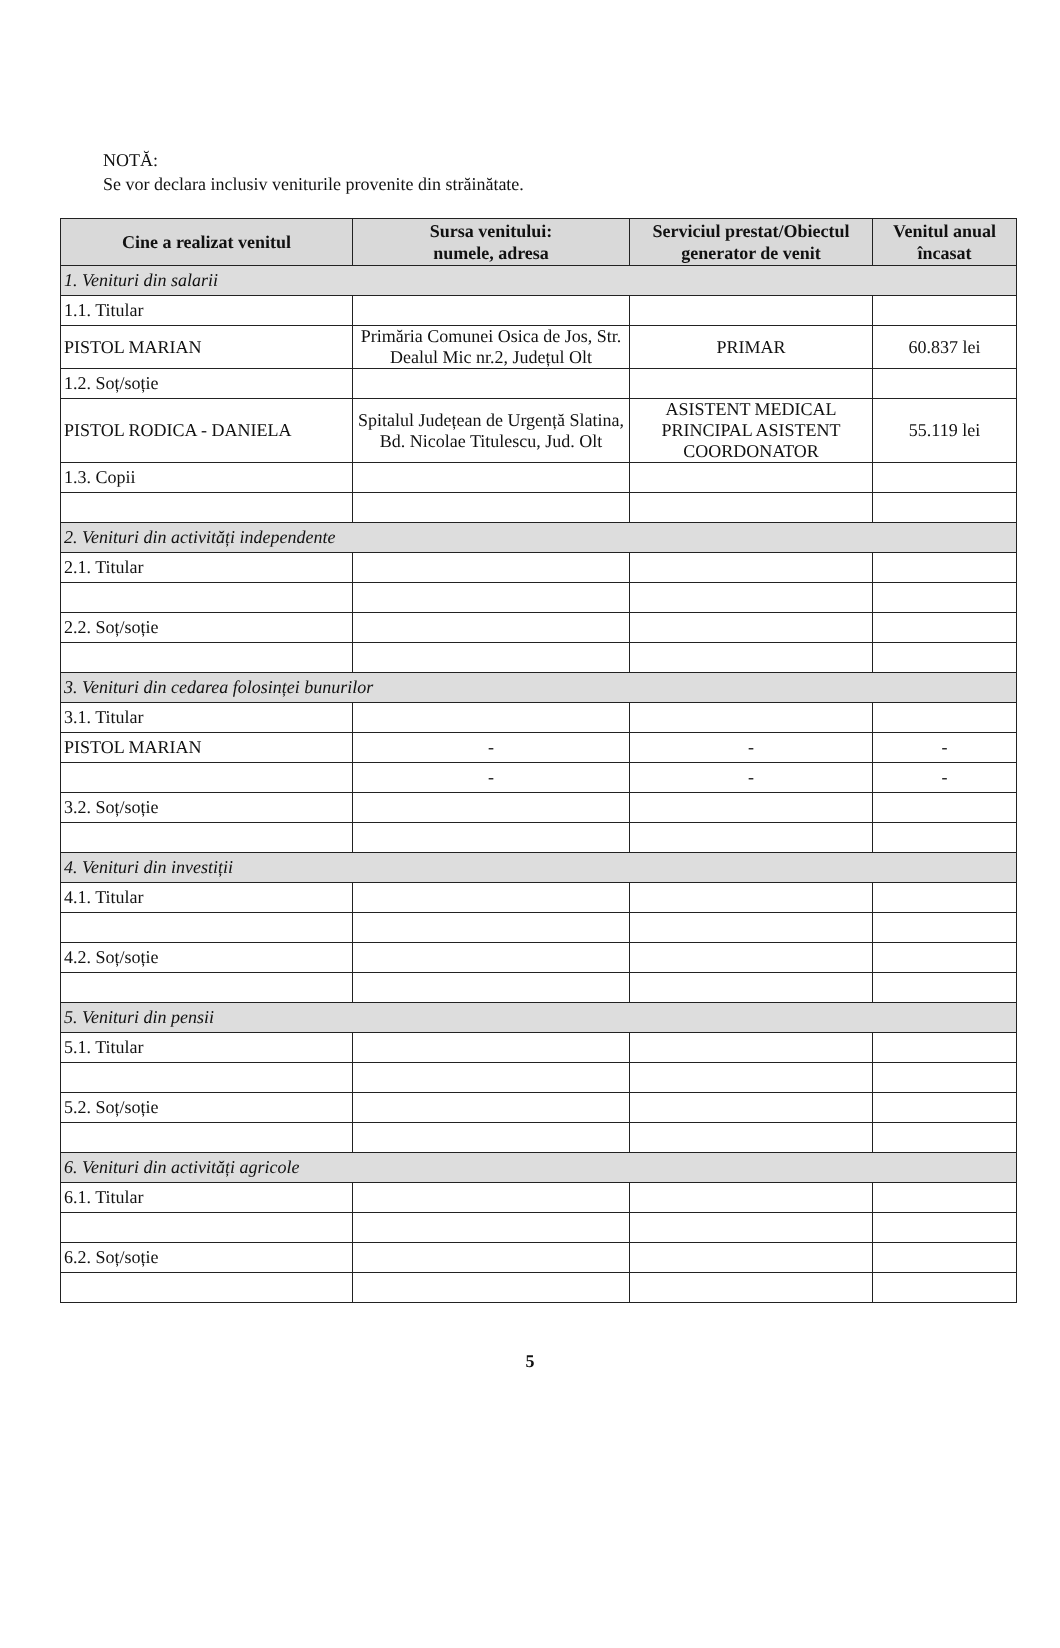NOTĂ:
Se vor declara inclusiv veniturile provenite din străinătate.
| Cine a realizat venitul | Sursa venitului: numele, adresa | Serviciul prestat/Obiectul generator de venit | Venitul anual încasat |
| --- | --- | --- | --- |
| 1. Venituri din salarii | | | |
| 1.1. Titular | | | |
| PISTOL MARIAN | Primăria Comunei Osica de Jos, Str. Dealul Mic nr.2, Județul Olt | PRIMAR | 60.837 lei |
| 1.2. Soț/soție | | | |
| PISTOL RODICA - DANIELA | Spitalul Județean de Urgență Slatina, Bd. Nicolae Titulescu, Jud. Olt | ASISTENT MEDICAL PRINCIPAL ASISTENT COORDONATOR | 55.119 lei |
| 1.3. Copii | | | |
| 2. Venituri din activități independente | | | |
| 2.1. Titular | | | |
| 2.2. Soț/soție | | | |
| 3. Venituri din cedarea folosinței bunurilor | | | |
| 3.1. Titular | | | |
| PISTOL MARIAN | - | - | - |
| | - | - | - |
| 3.2. Soț/soție | | | |
| 4. Venituri din investiții | | | |
| 4.1. Titular | | | |
| 4.2. Soț/soție | | | |
| 5. Venituri din pensii | | | |
| 5.1. Titular | | | |
| 5.2. Soț/soție | | | |
| 6. Venituri din activități agricole | | | |
| 6.1. Titular | | | |
| 6.2. Soț/soție | | | |
5